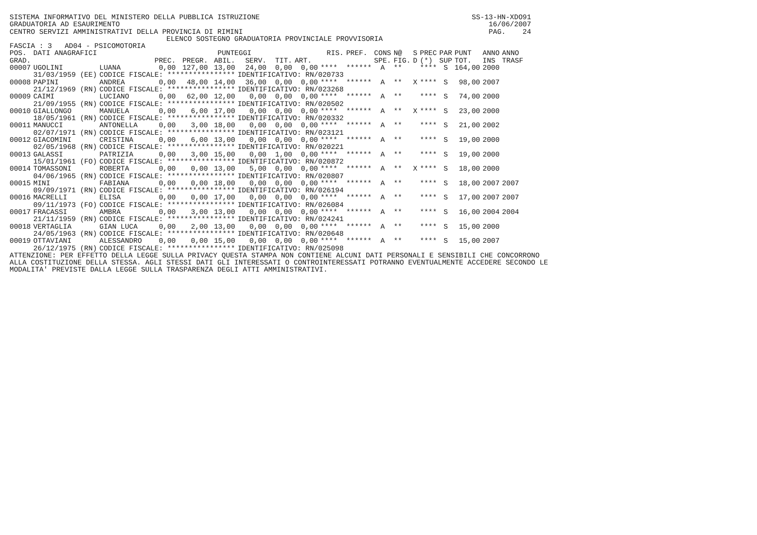SISTEMA INFORMATIVO DEL MINISTERO DELLA PUBBLICA ISTRUZIONE                                                  SS-13-HN-XDO91
GRADUATORIA AD ESAURIMENTO                                                                                       16/06/2007
CENTRO SERVIZI AMMINISTRATIVI DELLA PROVINCIA DI RIMINI                                                          PAG.    24
                                     ELENCO SOSTEGNO GRADUATORIA PROVINCIALE PROVVISORIA
FASCIA : 3   AD04 - PSICOMOTORIA
| POS. | DATI ANAGRAFICI | | PUNTEGGI | | | | | | RIS. | PREF. | CONS | N@ | S | PREC | PAR | PUNT | ANNO | ANNO |
| --- | --- | --- | --- | --- | --- | --- | --- | --- | --- | --- | --- | --- | --- | --- | --- | --- | --- | --- |
| GRAD. | | | PREC. | PREGR. | ABIL. | SERV. | TIT. | ART. | | | SPE. | FIG. | D | (*) | SUP | TOT. | INS | TRASF |
| 00007 | UGOLINI | LUANA | 0,00 | 127,00 | 13,00 | 24,00 | 0,00 | 0,00 | **** | ****** | A | ** | | **** | S | 164,00 | 2000 | |
| | 31/03/1959 (EE) | CODICE FISCALE: **************** | | | | IDENTIFICATIVO: RN/020733 | | | | | | | | | | | | |
| 00008 | PAPINI | ANDREA | 0,00 | 48,00 | 14,00 | 36,00 | 0,00 | 0,00 | **** | ****** | A | ** | X | **** | S | 98,00 | 2007 | |
| | 21/12/1969 (RN) | CODICE FISCALE: **************** | | | | IDENTIFICATIVO: RN/023268 | | | | | | | | | | | | |
| 00009 | CAIMI | LUCIANO | 0,00 | 62,00 | 12,00 | 0,00 | 0,00 | 0,00 | **** | ****** | A | ** | | **** | S | 74,00 | 2000 | |
| | 21/09/1955 (RN) | CODICE FISCALE: **************** | | | | IDENTIFICATIVO: RN/020502 | | | | | | | | | | | | |
| 00010 | GIALLONGO | MANUELA | 0,00 | 6,00 | 17,00 | 0,00 | 0,00 | 0,00 | **** | ****** | A | ** | X | **** | S | 23,00 | 2000 | |
| | 18/05/1961 (RN) | CODICE FISCALE: **************** | | | | IDENTIFICATIVO: RN/020332 | | | | | | | | | | | | |
| 00011 | MANUCCI | ANTONELLA | 0,00 | 3,00 | 18,00 | 0,00 | 0,00 | 0,00 | **** | ****** | A | ** | | **** | S | 21,00 | 2002 | |
| | 02/07/1971 (RN) | CODICE FISCALE: **************** | | | | IDENTIFICATIVO: RN/023121 | | | | | | | | | | | | |
| 00012 | GIACOMINI | CRISTINA | 0,00 | 6,00 | 13,00 | 0,00 | 0,00 | 0,00 | **** | ****** | A | ** | | **** | S | 19,00 | 2000 | |
| | 02/05/1968 (RN) | CODICE FISCALE: **************** | | | | IDENTIFICATIVO: RN/020221 | | | | | | | | | | | | |
| 00013 | GALASSI | PATRIZIA | 0,00 | 3,00 | 15,00 | 0,00 | 1,00 | 0,00 | **** | ****** | A | ** | | **** | S | 19,00 | 2000 | |
| | 15/01/1961 (FO) | CODICE FISCALE: **************** | | | | IDENTIFICATIVO: RN/020872 | | | | | | | | | | | | |
| 00014 | TOMASSONI | ROBERTA | 0,00 | 0,00 | 13,00 | 5,00 | 0,00 | 0,00 | **** | ****** | A | ** | X | **** | S | 18,00 | 2000 | |
| | 04/06/1965 (RN) | CODICE FISCALE: **************** | | | | IDENTIFICATIVO: RN/020807 | | | | | | | | | | | | |
| 00015 | MINI | FABIANA | 0,00 | 0,00 | 18,00 | 0,00 | 0,00 | 0,00 | **** | ****** | A | ** | | **** | S | 18,00 | 2007 | 2007 |
| | 09/09/1971 (RN) | CODICE FISCALE: **************** | | | | IDENTIFICATIVO: RN/026194 | | | | | | | | | | | | |
| 00016 | MACRELLI | ELISA | 0,00 | 0,00 | 17,00 | 0,00 | 0,00 | 0,00 | **** | ****** | A | ** | | **** | S | 17,00 | 2007 | 2007 |
| | 09/11/1973 (FO) | CODICE FISCALE: **************** | | | | IDENTIFICATIVO: RN/026084 | | | | | | | | | | | | |
| 00017 | FRACASSI | AMBRA | 0,00 | 3,00 | 13,00 | 0,00 | 0,00 | 0,00 | **** | ****** | A | ** | | **** | S | 16,00 | 2004 | 2004 |
| | 21/11/1959 (RN) | CODICE FISCALE: **************** | | | | IDENTIFICATIVO: RN/024241 | | | | | | | | | | | | |
| 00018 | VERTAGLIA | GIAN LUCA | 0,00 | 2,00 | 13,00 | 0,00 | 0,00 | 0,00 | **** | ****** | A | ** | | **** | S | 15,00 | 2000 | |
| | 24/05/1963 (RN) | CODICE FISCALE: **************** | | | | IDENTIFICATIVO: RN/020648 | | | | | | | | | | | | |
| 00019 | OTTAVIANI | ALESSANDRO | 0,00 | 0,00 | 15,00 | 0,00 | 0,00 | 0,00 | **** | ****** | A | ** | | **** | S | 15,00 | 2007 | |
| | 26/12/1975 (RN) | CODICE FISCALE: **************** | | | | IDENTIFICATIVO: RN/025098 | | | | | | | | | | | | |
ATTENZIONE: PER EFFETTO DELLA LEGGE SULLA PRIVACY QUESTA STAMPA NON CONTIENE ALCUNI DATI PERSONALI E SENSIBILI CHE CONCORRONO
ALLA COSTITUZIONE DELLA STESSA. AGLI STESSI DATI GLI INTERESSATI O CONTROINTERESSATI POTRANNO EVENTUALMENTE ACCEDERE SECONDO LE
MODALITA' PREVISTE DALLA LEGGE SULLA TRASPARENZA DEGLI ATTI AMMINISTRATIVI.